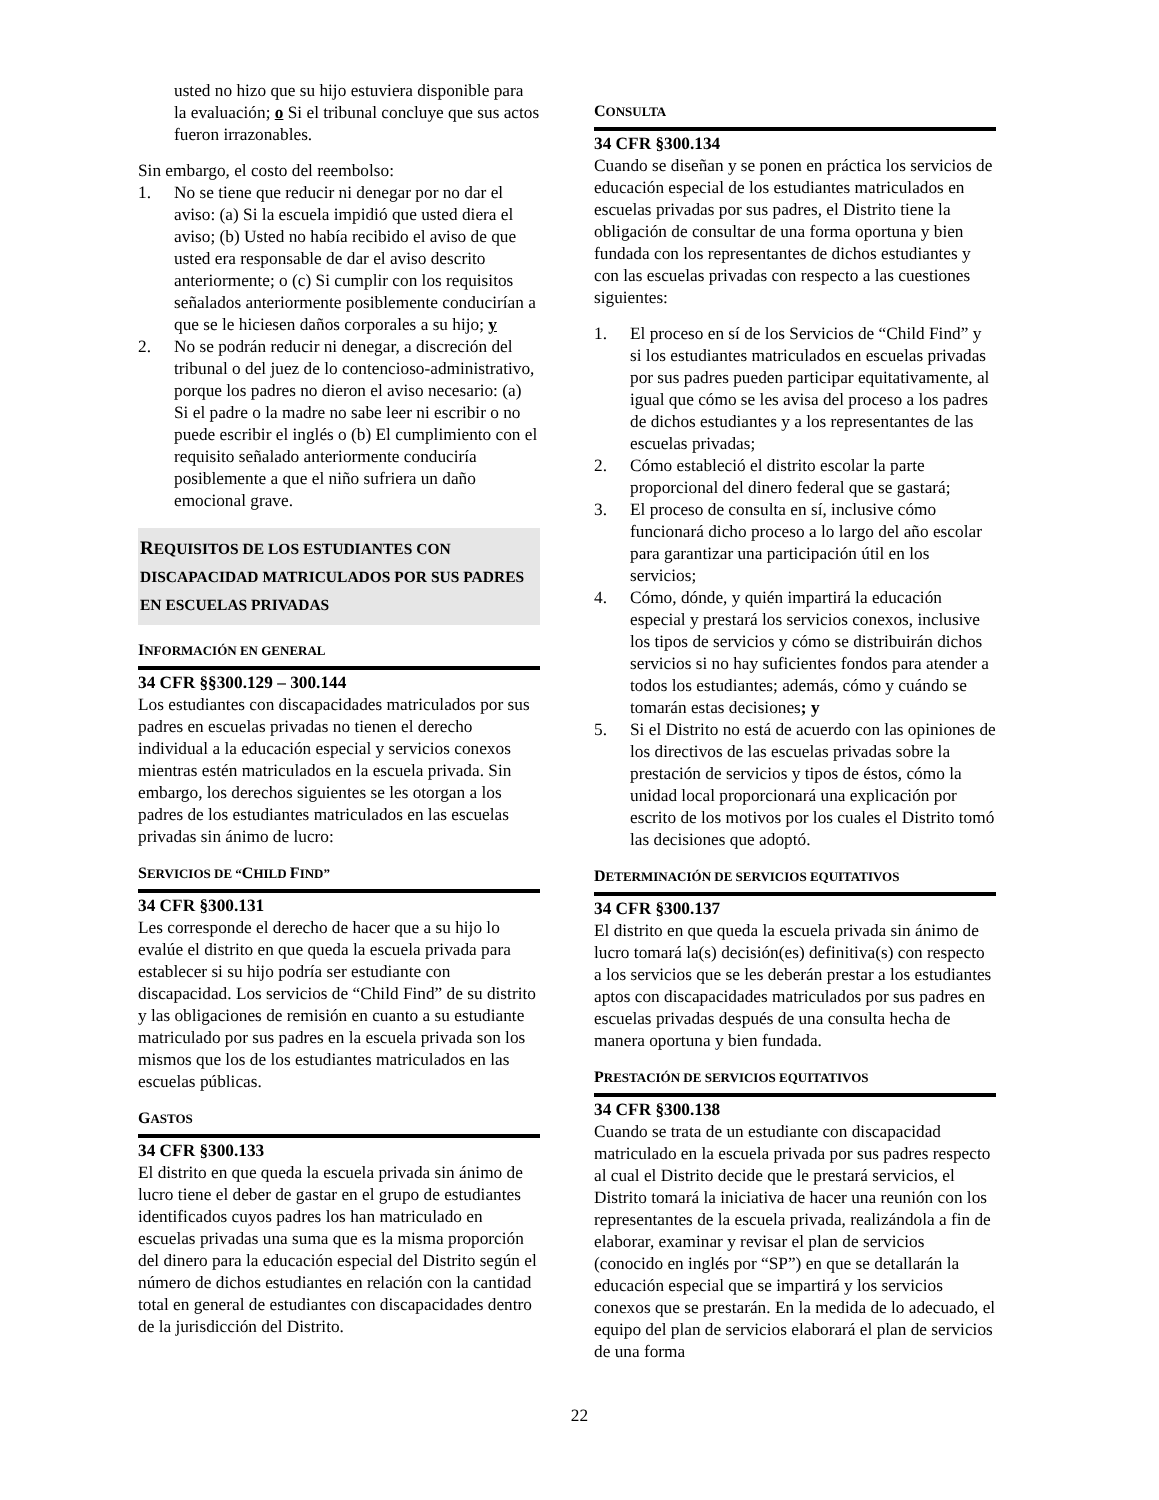usted no hizo que su hijo estuviera disponible para la evaluación; o Si el tribunal concluye que sus actos fueron irrazonables.
Sin embargo, el costo del reembolso:
1. No se tiene que reducir ni denegar por no dar el aviso: (a) Si la escuela impidió que usted diera el aviso; (b) Usted no había recibido el aviso de que usted era responsable de dar el aviso descrito anteriormente; o (c) Si cumplir con los requisitos señalados anteriormente posiblemente conducirían a que se le hiciesen daños corporales a su hijo; y
2. No se podrán reducir ni denegar, a discreción del tribunal o del juez de lo contencioso-administrativo, porque los padres no dieron el aviso necesario: (a) Si el padre o la madre no sabe leer ni escribir o no puede escribir el inglés o (b) El cumplimiento con el requisito señalado anteriormente conduciría posiblemente a que el niño sufriera un daño emocional grave.
REQUISITOS DE LOS ESTUDIANTES CON DISCAPACIDAD MATRICULADOS POR SUS PADRES EN ESCUELAS PRIVADAS
INFORMACIÓN EN GENERAL
34 CFR §§300.129 – 300.144
Los estudiantes con discapacidades matriculados por sus padres en escuelas privadas no tienen el derecho individual a la educación especial y servicios conexos mientras estén matriculados en la escuela privada. Sin embargo, los derechos siguientes se les otorgan a los padres de los estudiantes matriculados en las escuelas privadas sin ánimo de lucro:
SERVICIOS DE “CHILD FIND”
34 CFR §300.131
Les corresponde el derecho de hacer que a su hijo lo evalúe el distrito en que queda la escuela privada para establecer si su hijo podría ser estudiante con discapacidad. Los servicios de “Child Find” de su distrito y las obligaciones de remisión en cuanto a su estudiante matriculado por sus padres en la escuela privada son los mismos que los de los estudiantes matriculados en las escuelas públicas.
GASTOS
34 CFR §300.133
El distrito en que queda la escuela privada sin ánimo de lucro tiene el deber de gastar en el grupo de estudiantes identificados cuyos padres los han matriculado en escuelas privadas una suma que es la misma proporción del dinero para la educación especial del Distrito según el número de dichos estudiantes en relación con la cantidad total en general de estudiantes con discapacidades dentro de la jurisdicción del Distrito.
CONSULTA
34 CFR §300.134
Cuando se diseñan y se ponen en práctica los servicios de educación especial de los estudiantes matriculados en escuelas privadas por sus padres, el Distrito tiene la obligación de consultar de una forma oportuna y bien fundada con los representantes de dichos estudiantes y con las escuelas privadas con respecto a las cuestiones siguientes:
1. El proceso en sí de los Servicios de “Child Find” y si los estudiantes matriculados en escuelas privadas por sus padres pueden participar equitativamente, al igual que cómo se les avisa del proceso a los padres de dichos estudiantes y a los representantes de las escuelas privadas;
2. Cómo estableció el distrito escolar la parte proporcional del dinero federal que se gastará;
3. El proceso de consulta en sí, inclusive cómo funcionará dicho proceso a lo largo del año escolar para garantizar una participación útil en los servicios;
4. Cómo, dónde, y quién impartirá la educación especial y prestará los servicios conexos, inclusive los tipos de servicios y cómo se distribuirán dichos servicios si no hay suficientes fondos para atender a todos los estudiantes; además, cómo y cuándo se tomarán estas decisiones; y
5. Si el Distrito no está de acuerdo con las opiniones de los directivos de las escuelas privadas sobre la prestación de servicios y tipos de éstos, cómo la unidad local proporcionará una explicación por escrito de los motivos por los cuales el Distrito tomó las decisiones que adoptó.
DETERMINACIÓN DE SERVICIOS EQUITATIVOS
34 CFR §300.137
El distrito en que queda la escuela privada sin ánimo de lucro tomará la(s) decisión(es) definitiva(s) con respecto a los servicios que se les deberán prestar a los estudiantes aptos con discapacidades matriculados por sus padres en escuelas privadas después de una consulta hecha de manera oportuna y bien fundada.
PRESTACIÓN DE SERVICIOS EQUITATIVOS
34 CFR §300.138
Cuando se trata de un estudiante con discapacidad matriculado en la escuela privada por sus padres respecto al cual el Distrito decide que le prestará servicios, el Distrito tomará la iniciativa de hacer una reunión con los representantes de la escuela privada, realizándola a fin de elaborar, examinar y revisar el plan de servicios (conocido en inglés por “SP”) en que se detallarán la educación especial que se impartirá y los servicios conexos que se prestarán. En la medida de lo adecuado, el equipo del plan de servicios elaborará el plan de servicios de una forma
22